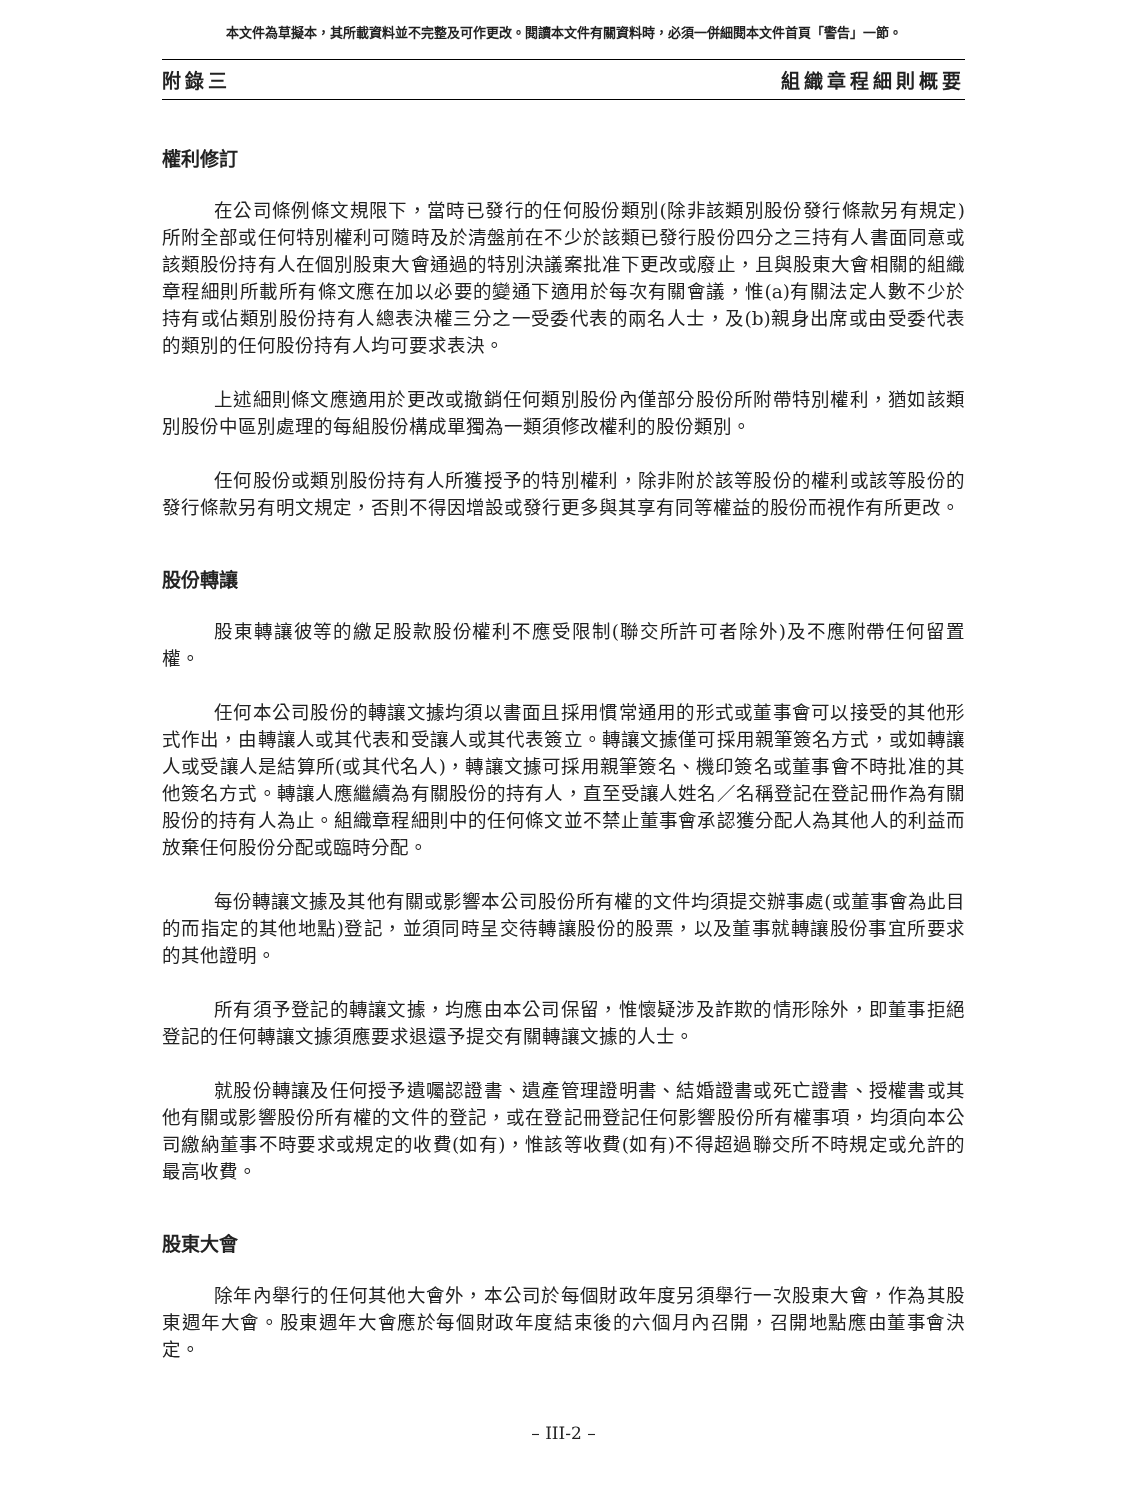本文件為草擬本，其所載資料並不完整及可作更改。閱讀本文件有關資料時，必須一併細閱本文件首頁「警告」一節。
附錄三 組織章程細則概要
權利修訂
在公司條例條文規限下，當時已發行的任何股份類別(除非該類別股份發行條款另有規定)所附全部或任何特別權利可隨時及於清盤前在不少於該類已發行股份四分之三持有人書面同意或該類股份持有人在個別股東大會通過的特別決議案批准下更改或廢止，且與股東大會相關的組織章程細則所載所有條文應在加以必要的變通下適用於每次有關會議，惟(a)有關法定人數不少於持有或佔類別股份持有人總表決權三分之一受委代表的兩名人士，及(b)親身出席或由受委代表的類別的任何股份持有人均可要求表決。
上述細則條文應適用於更改或撤銷任何類別股份內僅部分股份所附帶特別權利，猶如該類別股份中區別處理的每組股份構成單獨為一類須修改權利的股份類別。
任何股份或類別股份持有人所獲授予的特別權利，除非附於該等股份的權利或該等股份的發行條款另有明文規定，否則不得因增設或發行更多與其享有同等權益的股份而視作有所更改。
股份轉讓
股東轉讓彼等的繳足股款股份權利不應受限制(聯交所許可者除外)及不應附帶任何留置權。
任何本公司股份的轉讓文據均須以書面且採用慣常通用的形式或董事會可以接受的其他形式作出，由轉讓人或其代表和受讓人或其代表簽立。轉讓文據僅可採用親筆簽名方式，或如轉讓人或受讓人是結算所(或其代名人)，轉讓文據可採用親筆簽名、機印簽名或董事會不時批准的其他簽名方式。轉讓人應繼續為有關股份的持有人，直至受讓人姓名／名稱登記在登記冊作為有關股份的持有人為止。組織章程細則中的任何條文並不禁止董事會承認獲分配人為其他人的利益而放棄任何股份分配或臨時分配。
每份轉讓文據及其他有關或影響本公司股份所有權的文件均須提交辦事處(或董事會為此目的而指定的其他地點)登記，並須同時呈交待轉讓股份的股票，以及董事就轉讓股份事宜所要求的其他證明。
所有須予登記的轉讓文據，均應由本公司保留，惟懷疑涉及詐欺的情形除外，即董事拒絕登記的任何轉讓文據須應要求退還予提交有關轉讓文據的人士。
就股份轉讓及任何授予遺囑認證書、遺產管理證明書、結婚證書或死亡證書、授權書或其他有關或影響股份所有權的文件的登記，或在登記冊登記任何影響股份所有權事項，均須向本公司繳納董事不時要求或規定的收費(如有)，惟該等收費(如有)不得超過聯交所不時規定或允許的最高收費。
股東大會
除年內舉行的任何其他大會外，本公司於每個財政年度另須舉行一次股東大會，作為其股東週年大會。股東週年大會應於每個財政年度結束後的六個月內召開，召開地點應由董事會決定。
– III-2 –